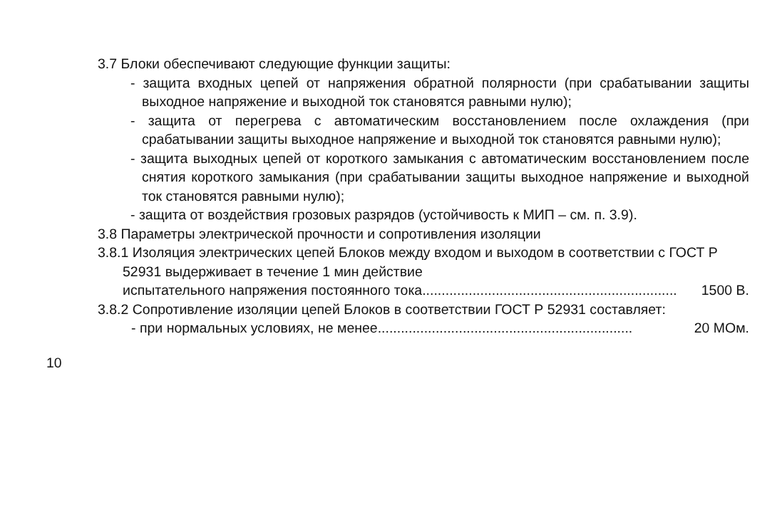3.7 Блоки обеспечивают следующие функции защиты:
- защита входных цепей от напряжения обратной полярности (при срабатывании защиты выходное напряжение и выходной ток становятся равными нулю);
- защита от перегрева с автоматическим восстановлением после охлаждения (при срабатывании защиты выходное напряжение и выходной ток становятся равными нулю);
- защита выходных цепей от короткого замыкания с автоматическим восстановлением после снятия короткого замыкания (при срабатывании защиты выходное напряжение и выходной ток становятся равными нулю);
- защита от воздействия грозовых разрядов (устойчивость к МИП – см. п. 3.9).
3.8 Параметры электрической прочности и сопротивления изоляции
3.8.1 Изоляция электрических цепей Блоков между входом и выходом в соответствии с ГОСТ Р 52931 выдерживает в течение 1 мин действие
испытательного напряжения постоянного тока.................................................................. 1500 В.
3.8.2 Сопротивление изоляции цепей Блоков в соответствии ГОСТ Р 52931 составляет:
- при нормальных условиях, не менее.................................................................. 20 МОм.
10